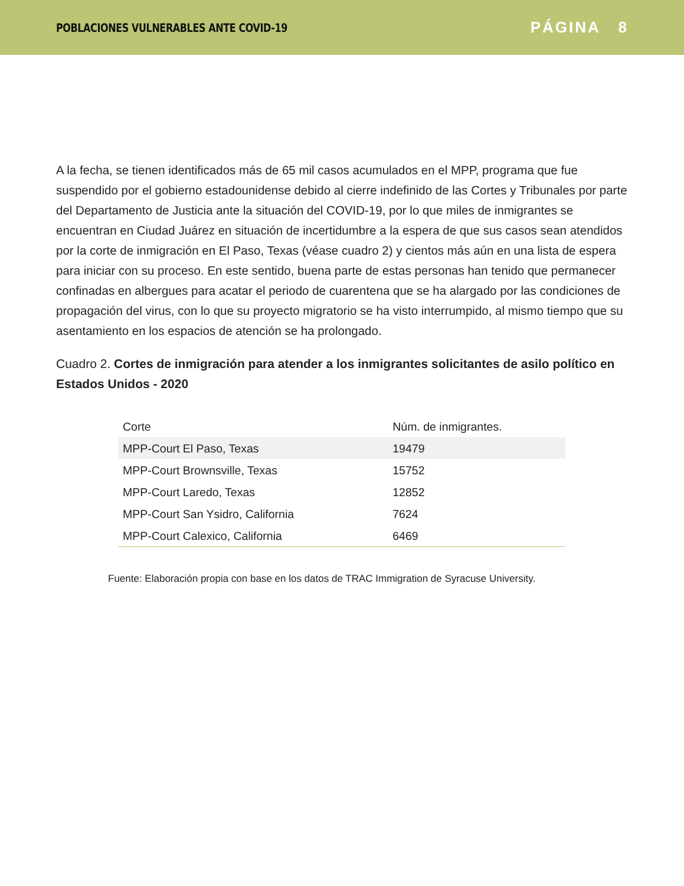POBLACIONES VULNERABLES ANTE COVID-19 PÁGINA 8
A la fecha, se tienen identificados más de 65 mil casos acumulados en el MPP, programa que fue suspendido por el gobierno estadounidense debido al cierre indefinido de las Cortes y Tribunales por parte del Departamento de Justicia ante la situación del COVID-19, por lo que miles de inmigrantes se encuentran en Ciudad Juárez en situación de incertidumbre a la espera de que sus casos sean atendidos por la corte de inmigración en El Paso, Texas (véase cuadro 2) y cientos más aún en una lista de espera para iniciar con su proceso. En este sentido, buena parte de estas personas han tenido que permanecer confinadas en albergues para acatar el periodo de cuarentena que se ha alargado por las condiciones de propagación del virus, con lo que su proyecto migratorio se ha visto interrumpido, al mismo tiempo que su asentamiento en los espacios de atención se ha prolongado.
Cuadro 2. Cortes de inmigración para atender a los inmigrantes solicitantes de asilo político en Estados Unidos - 2020
| Corte | Núm. de inmigrantes. |
| --- | --- |
| MPP-Court El Paso, Texas | 19479 |
| MPP-Court Brownsville, Texas | 15752 |
| MPP-Court Laredo, Texas | 12852 |
| MPP-Court San Ysidro, California | 7624 |
| MPP-Court Calexico, California | 6469 |
Fuente: Elaboración propia con base en los datos de TRAC Immigration de Syracuse University.